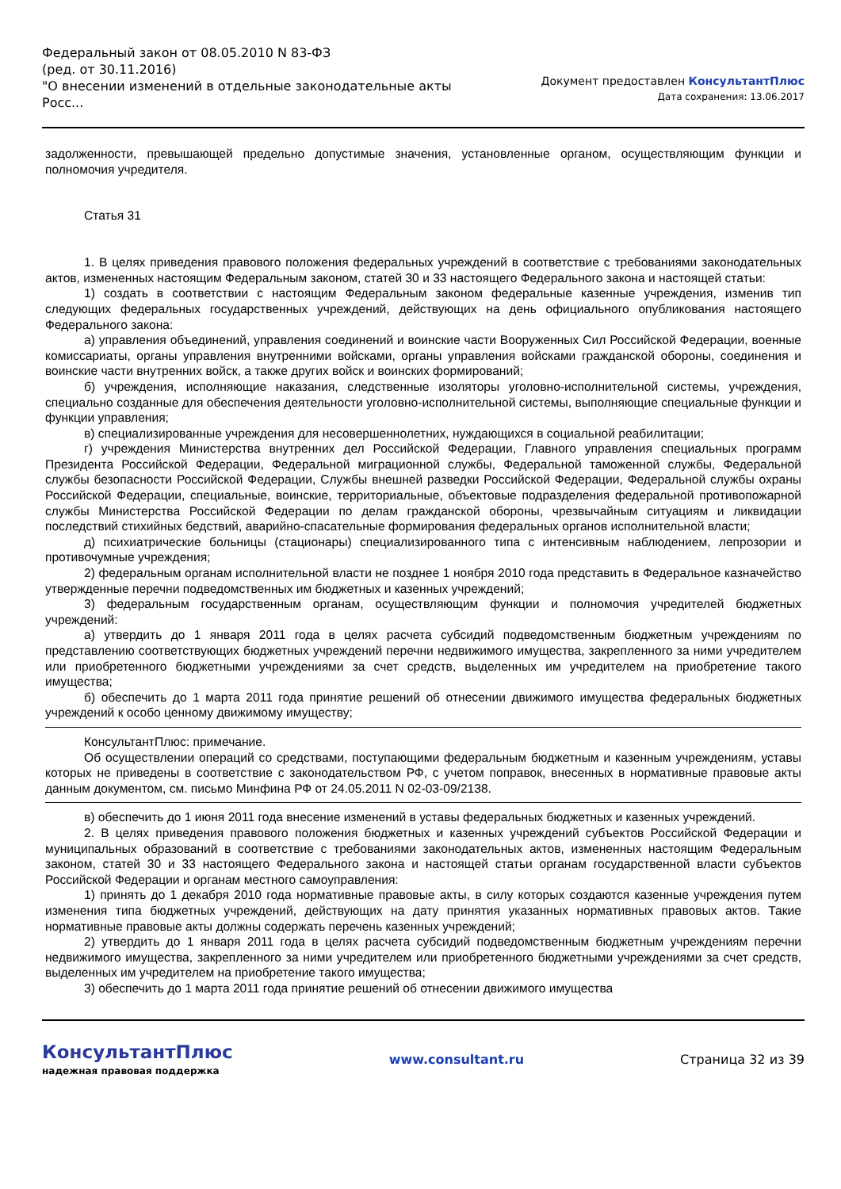Федеральный закон от 08.05.2010 N 83-ФЗ
(ред. от 30.11.2016)
"О внесении изменений в отдельные законодательные акты Росс...
Документ предоставлен КонсультантПлюс
Дата сохранения: 13.06.2017
задолженности, превышающей предельно допустимые значения, установленные органом, осуществляющим функции и полномочия учредителя.
Статья 31
1. В целях приведения правового положения федеральных учреждений в соответствие с требованиями законодательных актов, измененных настоящим Федеральным законом, статей 30 и 33 настоящего Федерального закона и настоящей статьи:
1) создать в соответствии с настоящим Федеральным законом федеральные казенные учреждения, изменив тип следующих федеральных государственных учреждений, действующих на день официального опубликования настоящего Федерального закона:
а) управления объединений, управления соединений и воинские части Вооруженных Сил Российской Федерации, военные комиссариаты, органы управления внутренними войсками, органы управления войсками гражданской обороны, соединения и воинские части внутренних войск, а также других войск и воинских формирований;
б) учреждения, исполняющие наказания, следственные изоляторы уголовно-исполнительной системы, учреждения, специально созданные для обеспечения деятельности уголовно-исполнительной системы, выполняющие специальные функции и функции управления;
в) специализированные учреждения для несовершеннолетних, нуждающихся в социальной реабилитации;
г) учреждения Министерства внутренних дел Российской Федерации, Главного управления специальных программ Президента Российской Федерации, Федеральной миграционной службы, Федеральной таможенной службы, Федеральной службы безопасности Российской Федерации, Службы внешней разведки Российской Федерации, Федеральной службы охраны Российской Федерации, специальные, воинские, территориальные, объектовые подразделения федеральной противопожарной службы Министерства Российской Федерации по делам гражданской обороны, чрезвычайным ситуациям и ликвидации последствий стихийных бедствий, аварийно-спасательные формирования федеральных органов исполнительной власти;
д) психиатрические больницы (стационары) специализированного типа с интенсивным наблюдением, лепрозории и противочумные учреждения;
2) федеральным органам исполнительной власти не позднее 1 ноября 2010 года представить в Федеральное казначейство утвержденные перечни подведомственных им бюджетных и казенных учреждений;
3) федеральным государственным органам, осуществляющим функции и полномочия учредителей бюджетных учреждений:
а) утвердить до 1 января 2011 года в целях расчета субсидий подведомственным бюджетным учреждениям по представлению соответствующих бюджетных учреждений перечни недвижимого имущества, закрепленного за ними учредителем или приобретенного бюджетными учреждениями за счет средств, выделенных им учредителем на приобретение такого имущества;
б) обеспечить до 1 марта 2011 года принятие решений об отнесении движимого имущества федеральных бюджетных учреждений к особо ценному движимому имуществу;
КонсультантПлюс: примечание.
Об осуществлении операций со средствами, поступающими федеральным бюджетным и казенным учреждениям, уставы которых не приведены в соответствие с законодательством РФ, с учетом поправок, внесенных в нормативные правовые акты данным документом, см. письмо Минфина РФ от 24.05.2011 N 02-03-09/2138.
в) обеспечить до 1 июня 2011 года внесение изменений в уставы федеральных бюджетных и казенных учреждений.
2. В целях приведения правового положения бюджетных и казенных учреждений субъектов Российской Федерации и муниципальных образований в соответствие с требованиями законодательных актов, измененных настоящим Федеральным законом, статей 30 и 33 настоящего Федерального закона и настоящей статьи органам государственной власти субъектов Российской Федерации и органам местного самоуправления:
1) принять до 1 декабря 2010 года нормативные правовые акты, в силу которых создаются казенные учреждения путем изменения типа бюджетных учреждений, действующих на дату принятия указанных нормативных правовых актов. Такие нормативные правовые акты должны содержать перечень казенных учреждений;
2) утвердить до 1 января 2011 года в целях расчета субсидий подведомственным бюджетным учреждениям перечни недвижимого имущества, закрепленного за ними учредителем или приобретенного бюджетными учреждениями за счет средств, выделенных им учредителем на приобретение такого имущества;
3) обеспечить до 1 марта 2011 года принятие решений об отнесении движимого имущества
КонсультантПлюс
надежная правовая поддержка
www.consultant.ru Страница 32 из 39